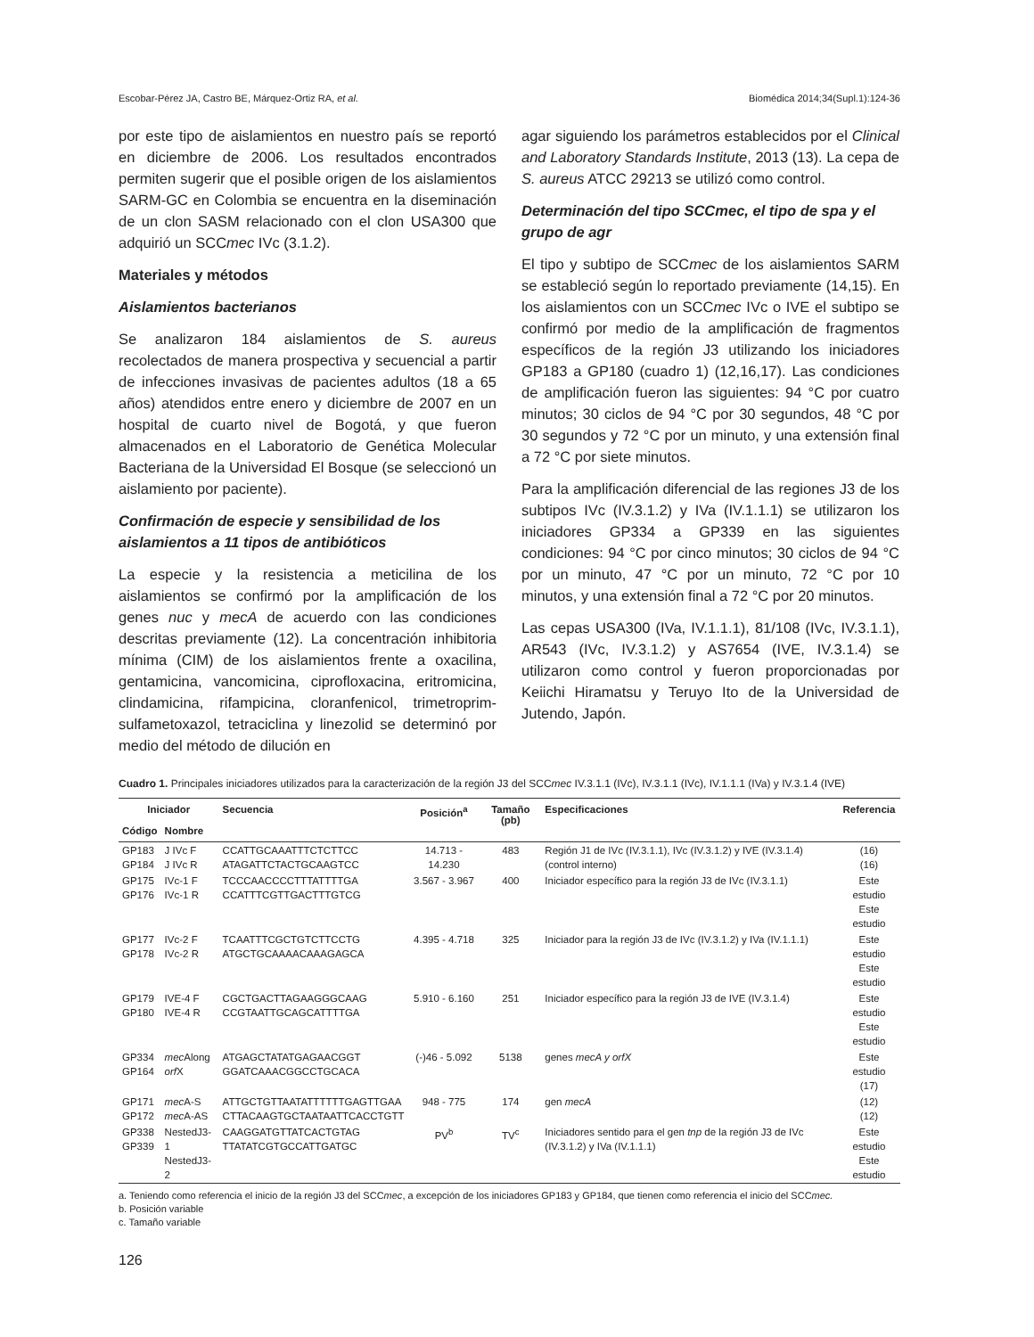Escobar-Pérez JA, Castro BE, Márquez-Ortiz RA, et al. Biomédica 2014;34(Supl.1):124-36
por este tipo de aislamientos en nuestro país se reportó en diciembre de 2006. Los resultados encontrados permiten sugerir que el posible origen de los aislamientos SARM-GC en Colombia se encuentra en la diseminación de un clon SASM relacionado con el clon USA300 que adquirió un SCCmec IVc (3.1.2).
Materiales y métodos
Aislamientos bacterianos
Se analizaron 184 aislamientos de S. aureus recolectados de manera prospectiva y secuencial a partir de infecciones invasivas de pacientes adultos (18 a 65 años) atendidos entre enero y diciembre de 2007 en un hospital de cuarto nivel de Bogotá, y que fueron almacenados en el Laboratorio de Genética Molecular Bacteriana de la Universidad El Bosque (se seleccionó un aislamiento por paciente).
Confirmación de especie y sensibilidad de los aislamientos a 11 tipos de antibióticos
La especie y la resistencia a meticilina de los aislamientos se confirmó por la amplificación de los genes nuc y mecA de acuerdo con las condiciones descritas previamente (12). La concentración inhibitoria mínima (CIM) de los aislamientos frente a oxacilina, gentamicina, vancomicina, ciprofloxacina, eritromicina, clindamicina, rifampicina, cloranfenicol, trimetroprim-sulfametoxazol, tetraciclina y linezolid se determinó por medio del método de dilución en
agar siguiendo los parámetros establecidos por el Clinical and Laboratory Standards Institute, 2013 (13). La cepa de S. aureus ATCC 29213 se utilizó como control.
Determinación del tipo SCCmec, el tipo de spa y el grupo de agr
El tipo y subtipo de SCCmec de los aislamientos SARM se estableció según lo reportado previamente (14,15). En los aislamientos con un SCCmec IVc o IVE el subtipo se confirmó por medio de la amplificación de fragmentos específicos de la región J3 utilizando los iniciadores GP183 a GP180 (cuadro 1) (12,16,17). Las condiciones de amplificación fueron las siguientes: 94 °C por cuatro minutos; 30 ciclos de 94 °C por 30 segundos, 48 °C por 30 segundos y 72 °C por un minuto, y una extensión final a 72 °C por siete minutos.
Para la amplificación diferencial de las regiones J3 de los subtipos IVc (IV.3.1.2) y IVa (IV.1.1.1) se utilizaron los iniciadores GP334 a GP339 en las siguientes condiciones: 94 °C por cinco minutos; 30 ciclos de 94 °C por un minuto, 47 °C por un minuto, 72 °C por 10 minutos, y una extensión final a 72 °C por 20 minutos.
Las cepas USA300 (IVa, IV.1.1.1), 81/108 (IVc, IV.3.1.1), AR543 (IVc, IV.3.1.2) y AS7654 (IVE, IV.3.1.4) se utilizaron como control y fueron proporcionadas por Keiichi Hiramatsu y Teruyo Ito de la Universidad de Jutendo, Japón.
Cuadro 1. Principales iniciadores utilizados para la caracterización de la región J3 del SCCmec IV.3.1.1 (IVc), IV.3.1.1 (IVc), IV.1.1.1 (IVa) y IV.3.1.4 (IVE)
| Iniciador | | Secuencia | Posición<sup>a</sup> | Tamaño (pb) | Especificaciones | Referencia |
| --- | --- | --- | --- | --- | --- | --- |
| Código | Nombre | | | | | |
| GP183 GP184 | J IVc F J IVc R | CCATTGCAAATTTCTCTTCC ATAGATTCTACTGCAAGTCC | 14.713 - 14.230 | 483 | Región J1 de IVc (IV.3.1.1), IVc (IV.3.1.2) y IVE (IV.3.1.4) (control interno) | (16) (16) |
| GP175 GP176 | IVc-1 F IVc-1 R | TCCCAACCCCTTTATTTTGA CCATTTCGTTGACTTTGTCG | 3.567 - 3.967 | 400 | Iniciador específico para la región J3 de IVc (IV.3.1.1) | Este estudio Este estudio |
| GP177 GP178 | IVc-2 F IVc-2 R | TCAATTTCGCTGTCTTCCTG ATGCTGCAAAACAAAGAGCA | 4.395 - 4.718 | 325 | Iniciador para la región J3 de IVc (IV.3.1.2) y IVa (IV.1.1.1) | Este estudio Este estudio |
| GP179 GP180 | IVE-4 F IVE-4 R | CGCTGACTTAGAAGGGCAAG CCGTAATTGCAGCATTTTGA | 5.910 - 6.160 | 251 | Iniciador específico para la región J3 de IVE (IV.3.1.4) | Este estudio Este estudio |
| GP334 GP164 | mec Along orf X | ATGAGCTATATGAGAACGGT GGATCAAACGGCCTGCACA | (-)46 - 5.092 | 5138 | genes mecA y orfX | Este estudio (17) |
| GP171 GP172 | mec A-S mec A-AS | ATTGCTGTTAATATTTTTTGAGTTGAA CTTACAAGTGCTAATAATTCACCTGTT | 948 - 775 | 174 | gen mecA | (12) (12) |
| GP338 GP339 | NestedJ3-1 NestedJ3-2 | CAAGGATGTTATCACTGTAG TTATATCGTGCCATTGATGC | PV<sup>b</sup> | TV<sup>c</sup> | Iniciadores sentido para el gen tnp de la región J3 de IVc (IV.3.1.2) y IVa (IV.1.1.1) | Este estudio Este estudio |
a. Teniendo como referencia el inicio de la región J3 del SCCmec, a excepción de los iniciadores GP183 y GP184, que tienen como referencia el inicio del SCCmec.
b. Posición variable
c. Tamaño variable
126